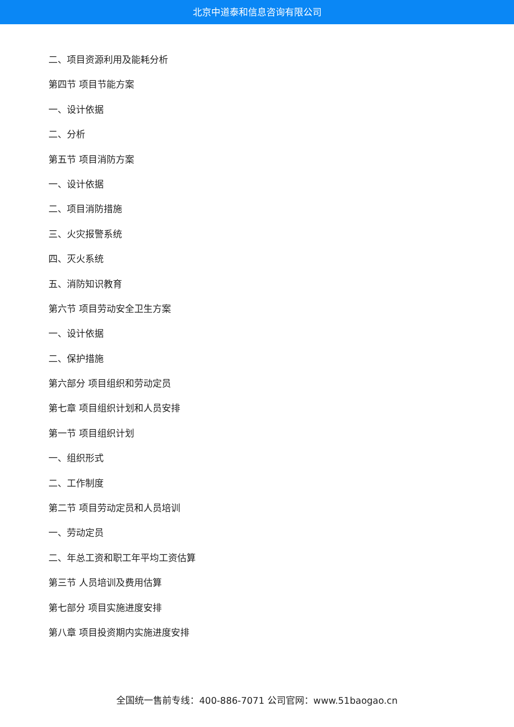北京中道泰和信息咨询有限公司
二、项目资源利用及能耗分析
第四节 项目节能方案
一、设计依据
二、分析
第五节 项目消防方案
一、设计依据
二、项目消防措施
三、火灾报警系统
四、灭火系统
五、消防知识教育
第六节 项目劳动安全卫生方案
一、设计依据
二、保护措施
第六部分 项目组织和劳动定员
第七章 项目组织计划和人员安排
第一节 项目组织计划
一、组织形式
二、工作制度
第二节 项目劳动定员和人员培训
一、劳动定员
二、年总工资和职工年平均工资估算
第三节 人员培训及费用估算
第七部分 项目实施进度安排
第八章 项目投资期内实施进度安排
全国统一售前专线：400-886-7071 公司官网：www.51baogao.cn